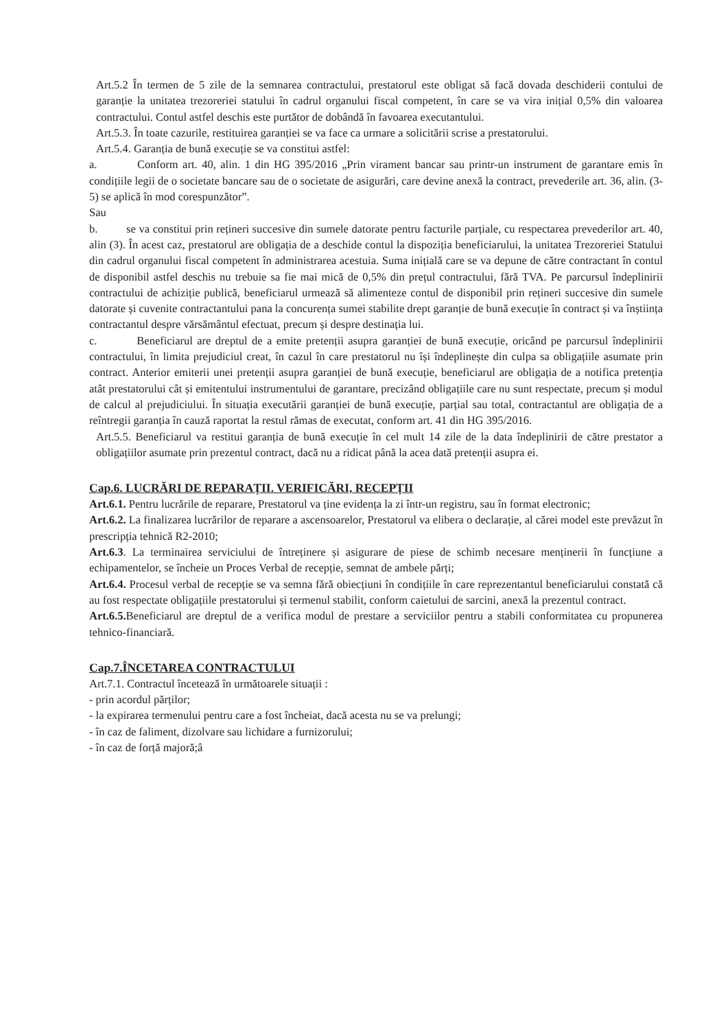Art.5.2 În termen de 5 zile de la semnarea contractului, prestatorul este obligat să facă dovada deschiderii contului de garanție la unitatea trezoreriei statului în cadrul organului fiscal competent, în care se va vira inițial 0,5% din valoarea contractului. Contul astfel deschis este purtător de dobândă în favoarea executantului.
Art.5.3. În toate cazurile, restituirea garanției se va face ca urmare a solicitării scrise a prestatorului.
Art.5.4. Garanția de bună execuție se va constitui astfel:
a. Conform art. 40, alin. 1 din HG 395/2016 „Prin virament bancar sau printr-un instrument de garantare emis în condițiile legii de o societate bancare sau de o societate de asigurări, care devine anexă la contract, prevederile art. 36, alin. (3-5) se aplică în mod corespunzător”.
Sau
b. se va constitui prin rețineri succesive din sumele datorate pentru facturile parțiale, cu respectarea prevederilor art. 40, alin (3). În acest caz, prestatorul are obligația de a deschide contul la dispoziția beneficiarului, la unitatea Trezoreriei Statului din cadrul organului fiscal competent în administrarea acestuia. Suma inițială care se va depune de către contractant în contul de disponibil astfel deschis nu trebuie sa fie mai mică de 0,5% din prețul contractului, fără TVA. Pe parcursul îndeplinirii contractului de achiziție publică, beneficiarul urmează să alimenteze contul de disponibil prin rețineri succesive din sumele datorate și cuvenite contractantului pana la concurența sumei stabilite drept garanție de bună execuție în contract și va înștiința contractantul despre vărsământul efectuat, precum și despre destinația lui.
c. Beneficiarul are dreptul de a emite pretenții asupra garanției de bună execuție, oricând pe parcursul îndeplinirii contractului, în limita prejudiciul creat, în cazul în care prestatorul nu își îndeplinește din culpa sa obligațiile asumate prin contract. Anterior emiterii unei pretenții asupra garanției de bună execuție, beneficiarul are obligația de a notifica pretenția atât prestatorului cât și emitentului instrumentului de garantare, precizând obligațiile care nu sunt respectate, precum și modul de calcul al prejudiciului. În situația executării garanției de bună execuție, parțial sau total, contractantul are obligația de a reîntregii garanția în cauză raportat la restul rămas de executat, conform art. 41 din HG 395/2016.
Art.5.5. Beneficiarul va restitui garanția de bună execuție în cel mult 14 zile de la data îndeplinirii de către prestator a obligațiilor asumate prin prezentul contract, dacă nu a ridicat până la acea dată pretenții asupra ei.
Cap.6. LUCRĂRI DE REPARAȚII. VERIFICĂRI, RECEPȚII
Art.6.1. Pentru lucrările de reparare, Prestatorul va ține evidența la zi într-un registru, sau în format electronic;
Art.6.2. La finalizarea lucrărilor de reparare a ascensoarelor, Prestatorul va elibera o declarație, al cărei model este prevăzut în prescripția tehnică R2-2010;
Art.6.3. La terminairea serviciului de întreținere și asigurare de piese de schimb necesare menținerii în funcțiune a echipamentelor, se încheie un Proces Verbal de recepție, semnat de ambele părți;
Art.6.4. Procesul verbal de recepție se va semna fără obiecțiuni în condițiile în care reprezentantul beneficiarului constată că au fost respectate obligațiile prestatorului și termenul stabilit, conform caietului de sarcini, anexă la prezentul contract.
Art.6.5. Beneficiarul are dreptul de a verifica modul de prestare a serviciilor pentru a stabili conformitatea cu propunerea tehnico-financiară.
Cap.7.ÎNCETAREA CONTRACTULUI
Art.7.1. Contractul încetează în următoarele situații :
- prin acordul părților;
- la expirarea termenului pentru care a fost încheiat, dacă acesta nu se va prelungi;
- în caz de faliment, dizolvare sau lichidare a furnizorului;
- în caz de forță majoră;â